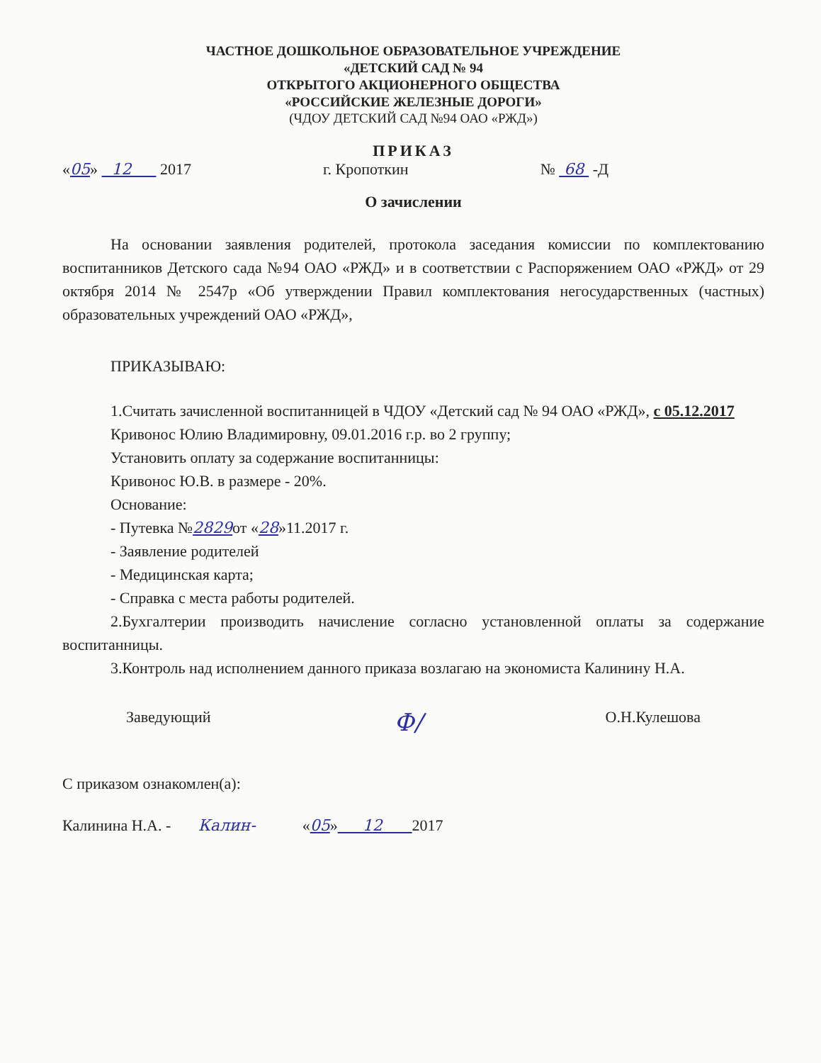ЧАСТНОЕ ДОШКОЛЬНОЕ ОБРАЗОВАТЕЛЬНОЕ УЧРЕЖДЕНИЕ
«ДЕТСКИЙ САД № 94
ОТКРЫТОГО АКЦИОНЕРНОГО ОБЩЕСТВА
«РОССИЙСКИЕ ЖЕЛЕЗНЫЕ ДОРОГИ»
(ЧДОУ ДЕТСКИЙ САД №94 ОАО «РЖД»)
ПРИКАЗ
«05» 12 2017 г. Кропоткин № 68 -Д
О зачислении
На основании заявления родителей, протокола заседания комиссии по комплектованию воспитанников Детского сада №94 ОАО «РЖД» и в соответствии с Распоряжением ОАО «РЖД» от 29 октября 2014 № 2547р «Об утверждении Правил комплектования негосударственных (частных) образовательных учреждений ОАО «РЖД»,
ПРИКАЗЫВАЮ:
1.Считать зачисленной воспитанницей в ЧДОУ «Детский сад № 94 ОАО «РЖД», с 05.12.2017
Кривонос Юлию Владимировну, 09.01.2016 г.р. во 2 группу;
Установить оплату за содержание воспитанницы:
Кривонос Ю.В. в размере - 20%.
Основание:
- Путевка №2829от «28»11.2017 г.
- Заявление родителей
- Медицинская карта;
- Справка с места работы родителей.
2.Бухгалтерии производить начисление согласно установленной оплаты за содержание воспитанницы.
3.Контроль над исполнением данного приказа возлагаю на экономиста Калинину Н.А.
Заведующий Ф/ О.Н.Кулешова
С приказом ознакомлен(а):
Калинина Н.А. - Калин- «05» 12 2017